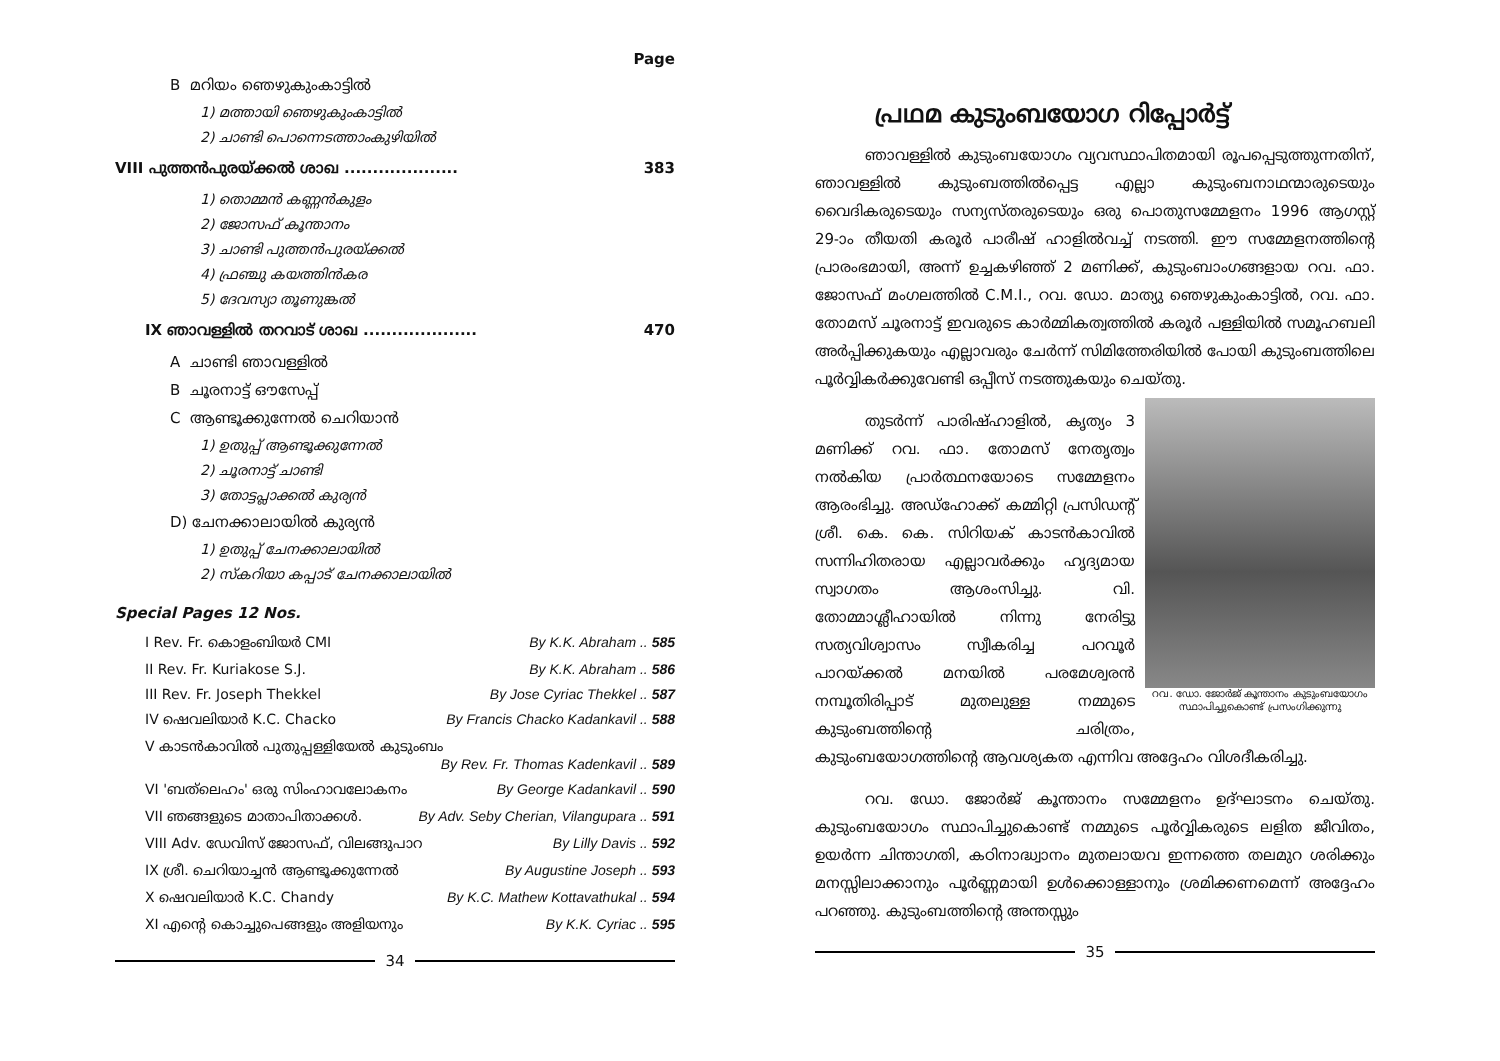Page
B മറിയം ഞെഴുകുംകാട്ടിൽ
1) മത്തായി ഞെഴുകുംകാട്ടിൽ
2) ചാണ്ടി പൊന്നെടത്താംകുഴിയിൽ
VIII പുത്തൻപുരയ്ക്കൽ ശാഖ .................... 383
1) തൊമ്മൻ കണ്ണൻകുളം
2) ജോസഫ് കൂന്താനം
3) ചാണ്ടി പുത്തൻപുരയ്ക്കൽ
4) ഫ്രഞ്ചു കയത്തിൻകര
5) ദേവസ്യാ തൂണുങ്കൽ
IX ഞാവള്ളിൽ തറവാട് ശാഖ .................... 470
A ചാണ്ടി ഞാവള്ളിൽ
B ചൂരനാട്ട് ഔസേപ്പ്
C ആണ്ടൂക്കുന്നേൽ ചെറിയാൻ
1) ഉതുപ്പ് ആണ്ടൂക്കുന്നേൽ
2) ചൂരനാട്ട് ചാണ്ടി
3) തോട്ടപ്ലാക്കൽ കുര്യൻ
D) ചേനക്കാലായിൽ കുര്യൻ
1) ഉതുപ്പ് ചേനക്കാലായിൽ
2) സ്കറിയാ കപ്പാട് ചേനക്കാലായിൽ
Special Pages 12 Nos.
I Rev. Fr. കൊളംബിയർ CMI By K.K. Abraham .. 585
II Rev. Fr. Kuriakose S.J. By K.K. Abraham .. 586
III Rev. Fr. Joseph Thekkel By Jose Cyriac Thekkel .. 587
IV ഷെവലിയാർ K.C. Chacko By Francis Chacko Kadankavil .. 588
V കാടൻകാവിൽ പുതുപ്പള്ളിയേൽ കുടുംബം
By Rev. Fr. Thomas Kadenkavil .. 589
VI 'ബത്‌ലെഹം' ഒരു സിംഹാവലോകനം By George Kadankavil .. 590
VII ഞങ്ങളുടെ മാതാപിതാക്കൾ. By Adv. Seby Cherian, Vilangupara .. 591
VIII Adv. ഡേവിസ് ജോസഫ്, വിലങ്ങുപാറ By Lilly Davis .. 592
IX ശ്രീ. ചെറിയാച്ചൻ ആണ്ടൂക്കുന്നേൽ By Augustine Joseph .. 593
X ഷെവലിയാർ K.C. Chandy By K.C. Mathew Kottavathukal .. 594
XI എന്റെ കൊച്ചുപെങ്ങളും അളിയനും By K.K. Cyriac .. 595
34
പ്രഥമ കുടുംബയോഗ റിപ്പോർട്ട്
ഞാവള്ളിൽ കുടുംബയോഗം വ്യവസ്ഥാപിതമായി രൂപപ്പെടുത്തുന്നതിന്, ഞാവള്ളിൽ കുടുംബത്തിൽപ്പെട്ട എല്ലാ കുടുംബനാഥന്മാരുടെയും വൈദികരുടെയും സന്യസ്തരുടെയും ഒരു പൊതുസമ്മേളനം 1996 ആഗസ്റ്റ് 29-ാം തീയതി കരൂർ പാരീഷ് ഹാളിൽവച്ച് നടത്തി. ഈ സമ്മേളനത്തിന്റെ പ്രാരംഭമായി, അന്ന് ഉച്ചകഴിഞ്ഞ് 2 മണിക്ക്, കുടുംബാംഗങ്ങളായ റവ. ഫാ. ജോസഫ് മംഗലത്തിൽ C.M.I., റവ. ഡോ. മാത്യു ഞെഴുകുംകാട്ടിൽ, റവ. ഫാ. തോമസ് ചൂരനാട്ട് ഇവരുടെ കാർമ്മികത്വത്തിൽ കരൂർ പള്ളിയിൽ സമൂഹബലി അർപ്പിക്കുകയും എല്ലാവരും ചേർന്ന് സിമിത്തേരിയിൽ പോയി കുടുംബത്തിലെ പൂർവ്വികർക്കുവേണ്ടി ഒപ്പീസ് നടത്തുകയും ചെയ്തു.
റവ. ഡോ. ജോർജ് കൂന്താനം കുടുംബയോഗം സ്ഥാപിച്ചുകൊണ്ട് പ്രസംഗിക്കുന്നു
തുടർന്ന് പാരിഷ്ഹാളിൽ, കൃത്യം 3 മണിക്ക് റവ. ഫാ. തോമസ് നേതൃത്വം നൽകിയ പ്രാർത്ഥനയോടെ സമ്മേളനം ആരംഭിച്ചു. അഡ്ഹോക്ക് കമ്മിറ്റി പ്രസിഡന്റ് ശ്രീ. കെ. കെ. സിറിയക് കാടൻകാവിൽ സന്നിഹിതരായ എല്ലാവർക്കും ഹൃദ്യമായ സ്വാഗതം ആശംസിച്ചു. വി. തോമ്മാശ്ലീഹായിൽ നിന്നു നേരിട്ടു സത്യവിശ്വാസം സ്വീകരിച്ച പറവൂർ പാറയ്ക്കൽ മനയിൽ പരമേശ്വരൻ നമ്പൂതിരിപ്പാട് മുതലുള്ള നമ്മുടെ കുടുംബത്തിന്റെ ചരിത്രം, കുടുംബയോഗത്തിന്റെ ആവശ്യകത എന്നിവ അദ്ദേഹം വിശദീകരിച്ചു.
റവ. ഡോ. ജോർജ് കൂന്താനം സമ്മേളനം ഉദ്ഘാടനം ചെയ്തു. കുടുംബയോഗം സ്ഥാപിച്ചുകൊണ്ട് നമ്മുടെ പൂർവ്വികരുടെ ലളിത ജീവിതം, ഉയർന്ന ചിന്താഗതി, കഠിനാദ്ധ്വാനം മുതലായവ ഇന്നത്തെ തലമുറ ശരിക്കും മനസ്സിലാക്കാനും പൂർണ്ണമായി ഉൾക്കൊള്ളാനും ശ്രമിക്കണമെന്ന് അദ്ദേഹം പറഞ്ഞു. കുടുംബത്തിന്റെ അന്തസ്സും
35